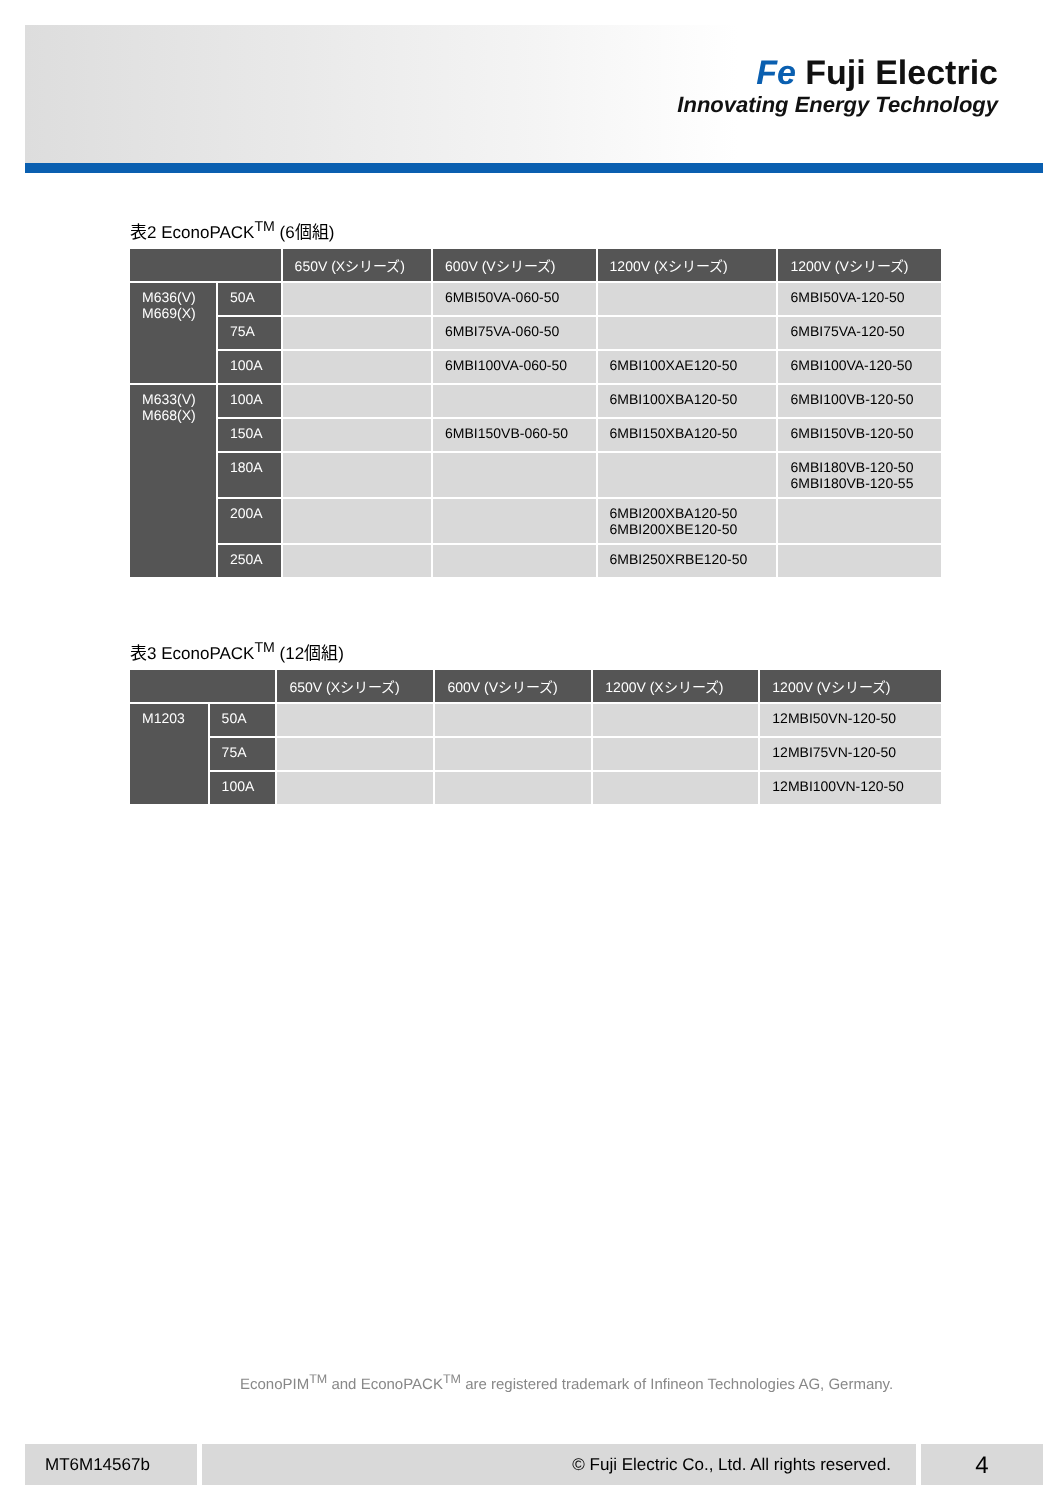Fe Fuji Electric
Innovating Energy Technology
表2 EconoPACK<sup>TM</sup> (6個組)
| | | 650V (Xシリーズ) | 600V (Vシリーズ) | 1200V (Xシリーズ) | 1200V (Vシリーズ) |
| --- | --- | --- | --- | --- | --- |
| M636(V) M669(X) | 50A | | 6MBI50VA-060-50 | | 6MBI50VA-120-50 |
| | 75A | | 6MBI75VA-060-50 | | 6MBI75VA-120-50 |
| | 100A | | 6MBI100VA-060-50 | 6MBI100XAE120-50 | 6MBI100VA-120-50 |
| M633(V) M668(X) | 100A | | | 6MBI100XBA120-50 | 6MBI100VB-120-50 |
| | 150A | | 6MBI150VB-060-50 | 6MBI150XBA120-50 | 6MBI150VB-120-50 |
| | 180A | | | | 6MBI180VB-120-50 6MBI180VB-120-55 |
| | 200A | | | 6MBI200XBA120-50 6MBI200XBE120-50 | |
| | 250A | | | 6MBI250XRBE120-50 | |
表3 EconoPACK<sup>TM</sup> (12個組)
| | | 650V (Xシリーズ) | 600V (Vシリーズ) | 1200V (Xシリーズ) | 1200V (Vシリーズ) |
| --- | --- | --- | --- | --- | --- |
| M1203 | 50A | | | | 12MBI50VN-120-50 |
| | 75A | | | | 12MBI75VN-120-50 |
| | 100A | | | | 12MBI100VN-120-50 |
EconoPIM<sup>TM</sup> and EconoPACK<sup>TM</sup> are registered trademark of Infineon Technologies AG, Germany.
MT6M14567b © Fuji Electric Co., Ltd. All rights reserved.
4